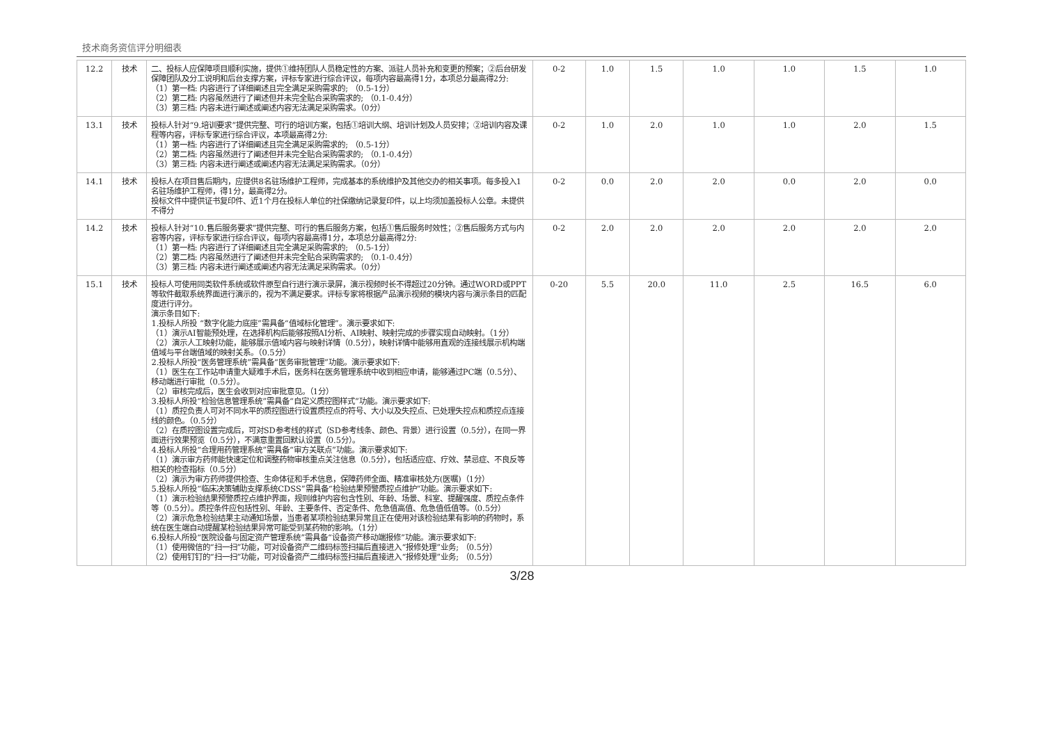技术商务资信评分明细表
| 12.2 | 技术 | 二、投标人应保障项目顺利实施，提供①维持团队人员稳定性的方案、派驻人员补充和变更的预案；②后台研发保障团队及分工说明和后台支撑方案，评标专家进行综合评议，每项内容最高得1分，本项总分最高得2分: （1）第一档: 内容进行了详细阐述且完全满足采购需求的; （0.5-1分） （2）第二档: 内容虽然进行了阐述但并未完全贴合采购需求的; （0.1-0.4分） （3）第三档: 内容未进行阐述或阐述内容无法满足采购需求。（0分） | 0-2 | 1.0 | 1.5 | 1.0 | 1.0 | 1.5 | 1.0 |
| 13.1 | 技术 | 投标人针对“9.培训要求”提供完整、可行的培训方案，包括①培训大纲、培训计划及人员安排；②培训内容及课程等内容，评标专家进行综合评议，本项最高得2分: （1）第一档: 内容进行了详细阐述且完全满足采购需求的; （0.5-1分） （2）第二档: 内容虽然进行了阐述但并未完全贴合采购需求的; （0.1-0.4分） （3）第三档: 内容未进行阐述或阐述内容无法满足采购需求。（0分） | 0-2 | 1.0 | 2.0 | 1.0 | 1.0 | 2.0 | 1.5 |
| 14.1 | 技术 | 投标人在项目售后期内，应提供8名驻场维护工程师，完成基本的系统维护及其他交办的相关事项。每多投入1名驻场维护工程师，得1分，最高得2分。 投标文件中提供证书复印件、近1个月在投标人单位的社保缴纳记录复印件，以上均须加盖投标人公章。未提供不得分 | 0-2 | 0.0 | 2.0 | 2.0 | 0.0 | 2.0 | 0.0 |
| 14.2 | 技术 | 投标人针对“10.售后服务要求”提供完整、可行的售后服务方案，包括①售后服务时效性；②售后服务方式与内容等内容，评标专家进行综合评议，每项内容最高得1分，本项总分最高得2分: （1）第一档: 内容进行了详细阐述且完全满足采购需求的; （0.5-1分） （2）第二档: 内容虽然进行了阐述但并未完全贴合采购需求的; （0.1-0.4分） （3）第三档: 内容未进行阐述或阐述内容无法满足采购需求。（0分） | 0-2 | 2.0 | 2.0 | 2.0 | 2.0 | 2.0 | 2.0 |
| 15.1 | 技术 | 投标人可使用同类软件系统或软件原型自行进行演示录屏，演示视频时长不得超过20分钟。通过WORD或PPT等软件截取系统界面进行演示的，视为不满足要求。评标专家将根据产品演示视频的模块内容与演示条目的匹配度进行评分。 演示条目如下: 1.投标人所投 “数字化能力底座”需具备“值域标化管理”。演示要求如下: （1）演示AI智能预处理，在选择机构后能够按照AI分析、AI映射、映射完成的步骤实现自动映射。（1分） （2）演示人工映射功能，能够展示值域内容与映射详情（0.5分），映射详情中能够用直观的连接线展示机构端值域与平台端值域的映射关系。（0.5分） 2.投标人所投“医务管理系统”需具备“医务审批管理”功能。演示要求如下: （1）医生在工作站申请重大疑难手术后，医务科在医务管理系统中收到相应申请，能够通过PC端（0.5分）、移动端进行审批（0.5分）。 （2）审核完成后，医生会收到对应审批意见。（1分） 3.投标人所投“检验信息管理系统”需具备“自定义质控图样式”功能。演示要求如下: （1）质控负责人可对不同水平的质控图进行设置质控点的符号、大小以及失控点、已处理失控点和质控点连接线的颜色。（0.5分） （2）在质控图设置完成后，可对SD参考线的样式（SD参考线条、颜色、背景）进行设置（0.5分），在同一界面进行效果预览（0.5分），不满意重置回默认设置（0.5分）。 4.投标人所投“合理用药管理系统”需具备“审方关联点”功能。演示要求如下: （1）演示审方药师能快速定位和调整药物审核重点关注信息（0.5分），包括适应症、疗效、禁忌症、不良反等相关的检查指标（0.5分） （2）演示为审方药师提供检查、生命体征和手术信息，保障药师全面、精准审核处方(医嘱)（1分） 5.投标人所投“临床决策辅助支撑系统CDSS”需具备“检验结果预警质控点维护”功能。演示要求如下: （1）演示检验结果预警质控点维护界面，规则维护内容包含性别、年龄、场景、科室、提醒强度、质控点条件等（0.5分）。质控条件应包括性别、年龄、主要条件、否定条件、危急值高值、危急值低值等。（0.5分） （2）演示危急检验结果主动通知场景，当患者某项检验结果异常且正在使用对该检验结果有影响的药物时，系统在医生端自动提醒某检验结果异常可能受到某药物的影响。（1分） 6.投标人所投“医院设备与固定资产管理系统”需具备“设备资产移动端报修”功能。演示要求如下: （1）使用微信的“扫一扫”功能，可对设备资产二维码标签扫描后直接进入“报修处理”业务; （0.5分） （2）使用钉钉的“扫一扫”功能，可对设备资产二维码标签扫描后直接进入“报修处理”业务; （0.5分） | 0-20 | 5.5 | 20.0 | 11.0 | 2.5 | 16.5 | 6.0 |
3/28